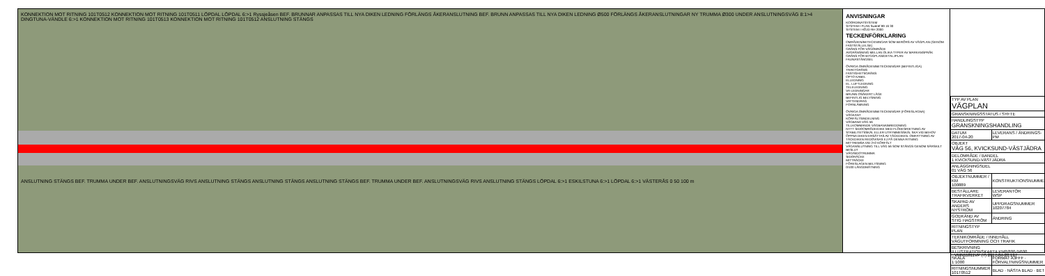KONNEKTION MOT RITNING 101T0512 KONNEKTION MOT RITNING 101T0511 LÖPDAL LÖPDAL 6:>1 Ryssjeåsen BEF. BRUNNAR ANPASSAS TILL NYA DIKEN LEDNING FÖRLÄNGS ÅKERANSLUTNING BEF. BRUNN ANPASSAS TILL NYA DIKEN LEDNING Ø500 FÖRLÄNGS ÅKERANSLUTNINGAR NY TRUMMA Ø300 UNDER ANSLUTNINGSVÄG 8:1>4 DINGTUNA-VÄNDLE 6:>1 KONNEKTION MOT RITNING 101T0513 KONNEKTION MOT RITNING 101T0512 ANSLUTNING STÄNGS
ANSLUTNING STÄNGS BEF. TRUMMA UNDER BEF. ANSLUTNINGSVÄG RIVS ANSLUTNING STÄNGS ANSLUTNING STÄNGS ANSLUTNING STÄNGS BEF. TRUMMA UNDER BEF. ANSLUTNINGSVÄG RIVS ANSLUTNING STÄNGS LÖPDAL 6:>1 ESKILSTUNA 6:>1 LÖPDAL 6:>1 VÄSTERÅS 0 50 100 m
ANVISNINGAR
KOORDINATSYSTEM
SYSTEM I PLAN Sweref 99 16 30
SYSTEM I HÖJD RH 2000
TECKENFÖRKLARING
OMRÅDEN/BETECKNINGAR SOM BERÖRS AV VÄGPLAN (GENOM FASTSTÄLLELSE)
GRÄNS FÖR VÄGOMRÅDE
AVGRÄNSNING MELLAN OLIKA TYPER AV MARKANSPRÅK
GRÄNS FÖR BYGGPLAN/DETALJPLAN
FAUNASTÄNGSEL
ÖVRIGA OMRÅDEN/BETECKNINGAR (BEFINTLIGA)
TRAKTGRÄNS
FASTIGHETSGRÄNS
OPTO KABEL
ELLEDNING
EL. LUFTLEDNING
TELELEDNING
VA-LEDNINGAR
BRUNN OSÄKERT LÄGE
BEFINTLIG BELYSNING
VATTENDRAG
FORNLÄMNING
ÖVRIGA OMRÅDEN/BETECKNINGAR (FÖRESLAGNA)
VÄGKANT
KÖRFÄLTSINDELNING
VÄGBANA VÄG 56
TILLKOMMANDE VÄGBANA/BREDDNING
NYTT SIDOOMRÅDE/DIKE MED FLÖDESRIKTNING AV STABILITETSSKÄL ELLER UTRYMMESSKÄL SKA VID BEHOV ÖPPNA DIKEN ERSÄTTAS AV TÄCKDIKEN. OMFATTNING AV TÄCKDIKEN REDOVISAS EJ PÅ DENNA RITNING
MITTREMSA VID 2+2 KÖRFÄLT
VÄGANSLUTNING TILL VÄG 56 SOM STÄNGS GENOM SÄRSKILT BESLUT
VÄG/SIDOTRUMMA
SIDORÄCKE
MITTRÄCKE
FÖRESLAGEN BELYSNING
0/100 LÄNGDMÄTNING
| TYP AV PLAN VÄGPLAN | |
| GRANSKNINGSSTATUS / SYFTE | |
| HANDLINGSTYP GRANSKNINGSHANDLING | |
| DATUM 2017-04-20 | LEVERANS / ÄNDRINGS-PM |
| OBJEKT VÄG 56, KVICKSUND-VÄSTJÄDRA | |
| DELOMRÅDE / BANDEL 1 KVICKSUND-VÄSTJÄDRA | |
| ANLÄGGNINGSDEL 01 VÄG 56 | |
| OBJEKTNUMMER / KM 100889 | KONSTRUKTIONSNUMMER |
| BESTÄLLARE TRAFIKVERKET | LEVERANTÖR WSP |
| SKAPAD AV ANDERS NYSTRÖM | UPPDRAGSNUMMER 10207784 |
| GODKÄND AV STIG HAGSTRÖM | ÄNDRING |
| RITNINGSTYP PLAN | |
| TEKNIKOMRÅDE / INNEHÅLL VÄGUTFORMNING OCH TRAFIK | |
| BESKRIVNING ILLUSTRATIONSKARTA KM8/800-9/600 | |
| SKALA 1:1000 | FORMAT A3FFF · FÖRVALTNINGSNUMMER |
| RITNINGSNUMMER 101T0512 | BLAD · NÄSTA BLAD · BET |
VMN11811VP (7) 2017-04-20:197